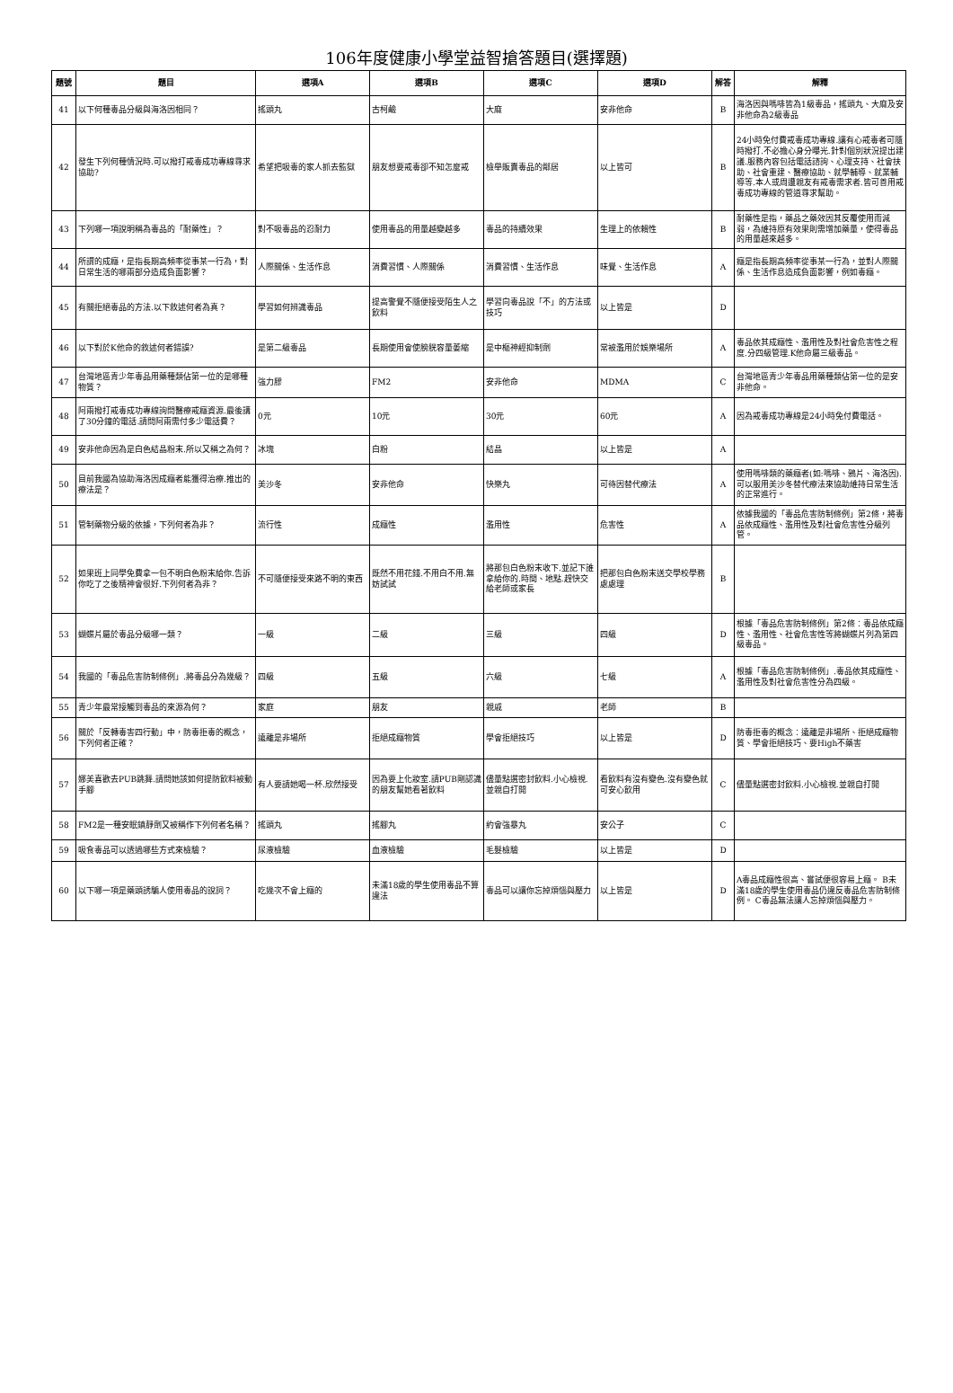106年度健康小學堂益智搶答題目(選擇題)
| 題號 | 題目 | 選項A | 選項B | 選項C | 選項D | 解答 | 解釋 |
| --- | --- | --- | --- | --- | --- | --- | --- |
| 41 | 以下何種毒品分級與海洛因相同？ | 搖頭丸 | 古柯鹼 | 大麻 | 安非他命 | B | 海洛因與嗎啡皆為1級毒品，搖頭丸、大麻及安非他命為2級毒品 |
| 42 | 發生下列何種情況時.可以撥打戒毒成功專線尋求協助? | 希望把吸毒的家人抓去監獄 | 朋友想要戒毒卻不知怎麼戒 | 檢舉販賣毒品的鄰居 | 以上皆可 | B | 24小時免付費戒毒成功專線.讓有心戒毒者可隨時撥打.不必擔心身分曝光.針對個別狀況提出建議.服務內容包括電話諮詢、心理支持、社會扶助、社會重建、醫療協助、就學輔導、就業輔導等.本人或周遭親友有戒毒需求者.皆可善用戒毒成功專線的管道尋求幫助。 |
| 43 | 下列哪一項說明稱為毒品的「耐藥性」？ | 對不吸毒品的忍耐力 | 使用毒品的用量越變越多 | 毒品的持續效果 | 生理上的依賴性 | B | 耐藥性是指，藥品之藥效因其反覆使用而減弱，為維持原有效果則需增加藥量，使得毒品的用量越來越多。 |
| 44 | 所謂的成癮，是指長期高頻率從事某一行為，對日常生活的哪兩部分造成負面影響？ | 人際關係、生活作息 | 消費習慣、人際關係 | 消費習慣、生活作息 | 味覺、生活作息 | A | 癮是指長期高頻率從事某一行為，並對人際關係、生活作息造成負面影響，例如毒癮。 |
| 45 | 有關拒絕毒品的方法.以下敘述何者為真？ | 學習如何辨識毒品 | 提高警覺不隨便接受陌生人之飲料 | 學習向毒品說「不」的方法或技巧 | 以上皆是 | D | |
| 46 | 以下對於K他命的敘述何者錯誤? | 是第二級毒品 | 長期使用會使膀胱容量萎縮 | 是中樞神經抑制劑 | 常被濫用於娛樂場所 | A | 毒品依其成癮性、濫用性及對社會危害性之程度.分四級管理.K他命屬三級毒品。 |
| 47 | 台灣地區青少年毒品用藥種類佔第一位的是哪種物質？ | 強力膠 | FM2 | 安非他命 | MDMA | C | 台灣地區青少年毒品用藥種類佔第一位的是安非他命。 |
| 48 | 阿兩撥打戒毒成功專線詢問醫療戒癮資源.最後講了30分鐘的電話.請問阿兩需付多少電話費？ | 0元 | 10元 | 30元 | 60元 | A | 因為戒毒成功專線是24小時免付費電話。 |
| 49 | 安非他命因為是白色結晶粉末.所以又稱之為何？ | 冰塊 | 白粉 | 結晶 | 以上皆是 | A | |
| 50 | 目前我國為協助海洛因成癮者能獲得治療.推出的療法是？ | 美沙冬 | 安非他命 | 快樂丸 | 可待因替代療法 | A | 使用嗎啡類的藥癮者(如:嗎啡、鴉片、海洛因).可以服用美沙冬替代療法來協助維持日常生活的正常進行。 |
| 51 | 管制藥物分級的依據，下列何者為非？ | 流行性 | 成癮性 | 濫用性 | 危害性 | A | 依據我國的「毒品危害防制條例」第2條，將毒品依成癮性、濫用性及對社會危害性分級列管。 |
| 52 | 如果班上同學免費拿一包不明白色粉末給你.告訴你吃了之後精神會很好.下列何者為非？ | 不可隨便接受來路不明的東西 | 既然不用花錢.不用白不用.無妨試試 | 將那包白色粉末收下.並記下誰拿給你的.時間、地點.趕快交給老師或家長 | 把那包白色粉末送交學校學務處處理 | B | |
| 53 | 蝴蝶片屬於毒品分級哪一類？ | 一級 | 二級 | 三級 | 四級 | D | 根據「毒品危害防制條例」第2條：毒品依成癮性、濫用性、社會危害性等將蝴蝶片列為第四級毒品。 |
| 54 | 我國的「毒品危害防制條例」.將毒品分為幾級？ | 四級 | 五級 | 六級 | 七級 | A | 根據「毒品危害防制條例」.毒品依其成癮性、濫用性及對社會危害性分為四級。 |
| 55 | 青少年最常接觸到毒品的來源為何？ | 家庭 | 朋友 | 親戚 | 老師 | B | |
| 56 | 關於「反轉毒害四行動」中，防毒拒毒的概念，下列何者正確？ | 遠離是非場所 | 拒絕成癮物質 | 學會拒絕技巧 | 以上皆是 | D | 防毒拒毒的概念：遠離是非場所、拒絕成癮物質、學會拒絕技巧、要High不藥害 |
| 57 | 娜美喜歡去PUB跳舞.請問她該如何提防飲料被動手腳 | 有人要請她喝一杯.欣然接受 | 因為要上化妝室.請PUB剛認識的朋友幫她看著飲料 | 儘量點選密封飲料.小心檢視.並親自打開 | 看飲料有沒有變色.沒有變色就可安心飲用 | C | 儘量點選密封飲料.小心檢視.並親自打開 |
| 58 | FM2是一種安眠鎮靜劑又被稱作下列何者名稱？ | 搖頭丸 | 搖腳丸 | 約會強暴丸 | 安公子 | C | |
| 59 | 吸食毒品可以透過哪些方式來檢驗？ | 尿液檢驗 | 血液檢驗 | 毛髮檢驗 | 以上皆是 | D | |
| 60 | 以下哪一項是藥頭誘騙人使用毒品的說詞？ | 吃幾次不會上癮的 | 未滿18歲的學生使用毒品不算違法 | 毒品可以讓你忘掉煩惱與壓力 | 以上皆是 | D | A毒品成癮性很高、嘗試便很容易上癮。 B未滿18歲的學生使用毒品仍違反毒品危害防制條例。 C毒品無法讓人忘掉煩惱與壓力。 |